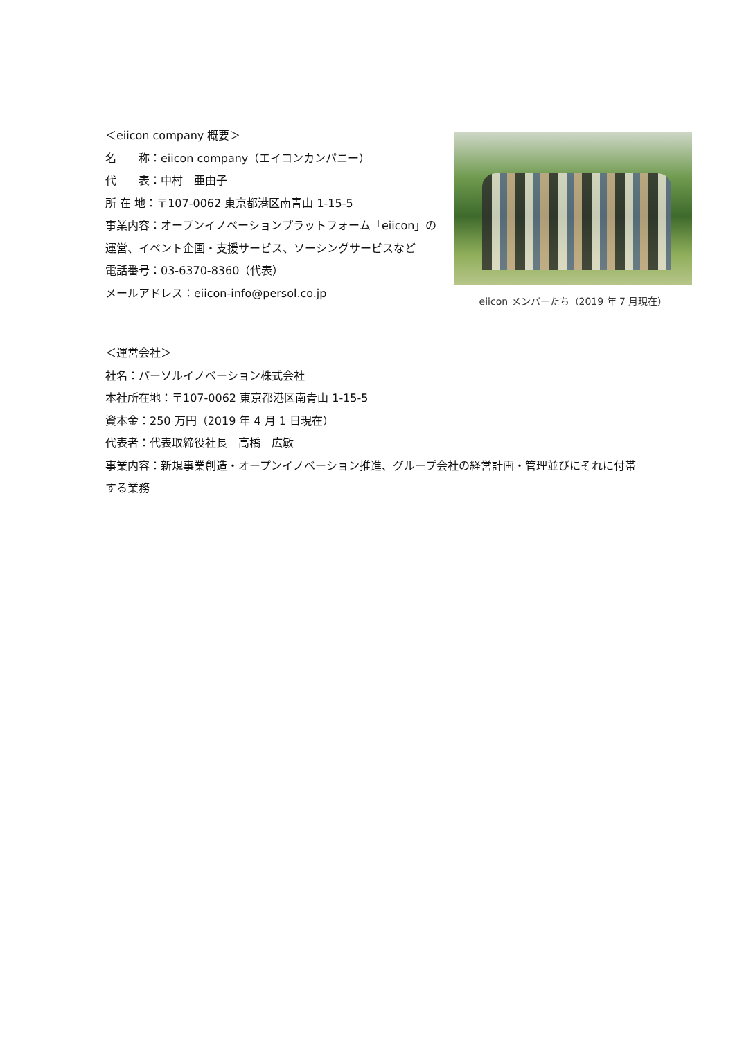＜eiicon company 概要＞
名　　称：eiicon company（エイコンカンパニー）
代　　表：中村　亜由子
所 在 地：〒107-0062 東京都港区南青山 1-15-5
事業内容：オープンイノベーションプラットフォーム「eiicon」の運営、イベント企画・支援サービス、ソーシングサービスなど
電話番号：03-6370-8360（代表）
メールアドレス：eiicon-info@persol.co.jp
eiicon メンバーたち（2019 年 7 月現在）
＜運営会社＞
社名：パーソルイノベーション株式会社
本社所在地：〒107-0062 東京都港区南青山 1-15-5
資本金：250 万円（2019 年 4 月 1 日現在）
代表者：代表取締役社長　高橋　広敏
事業内容：新規事業創造・オープンイノベーション推進、グループ会社の経営計画・管理並びにそれに付帯する業務